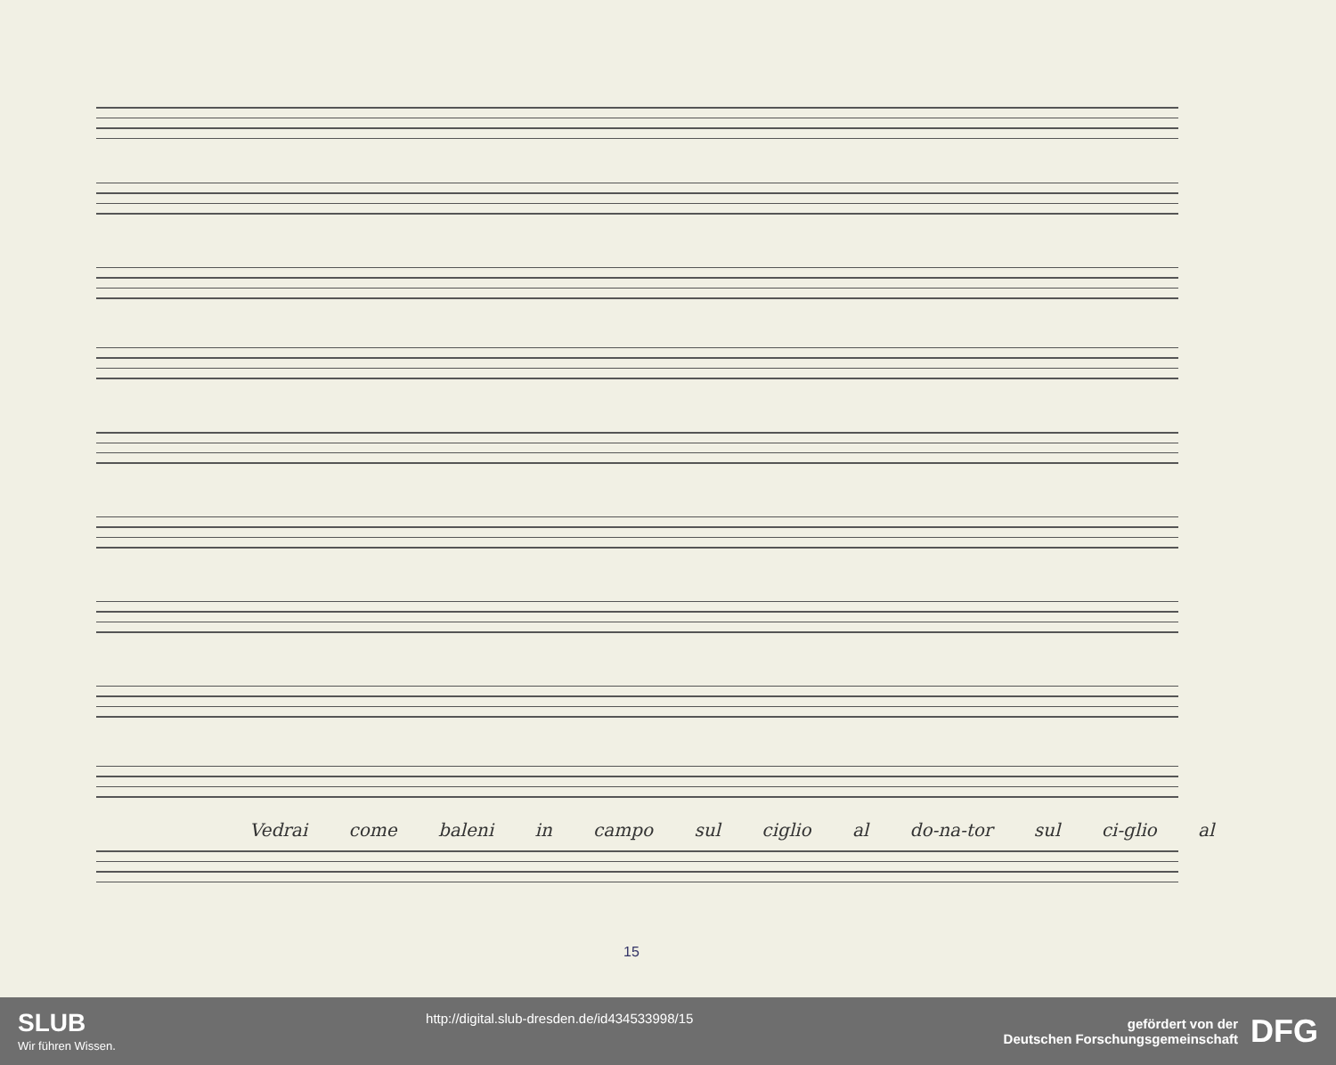Vedrai come baleni in campo sul ciglio al do-na-tor sul ci-glio al
15
SLUB
Wir führen Wissen.
http://digital.slub-dresden.de/id434533998/15
gefördert von der
Deutschen Forschungsgemeinschaft
DFG